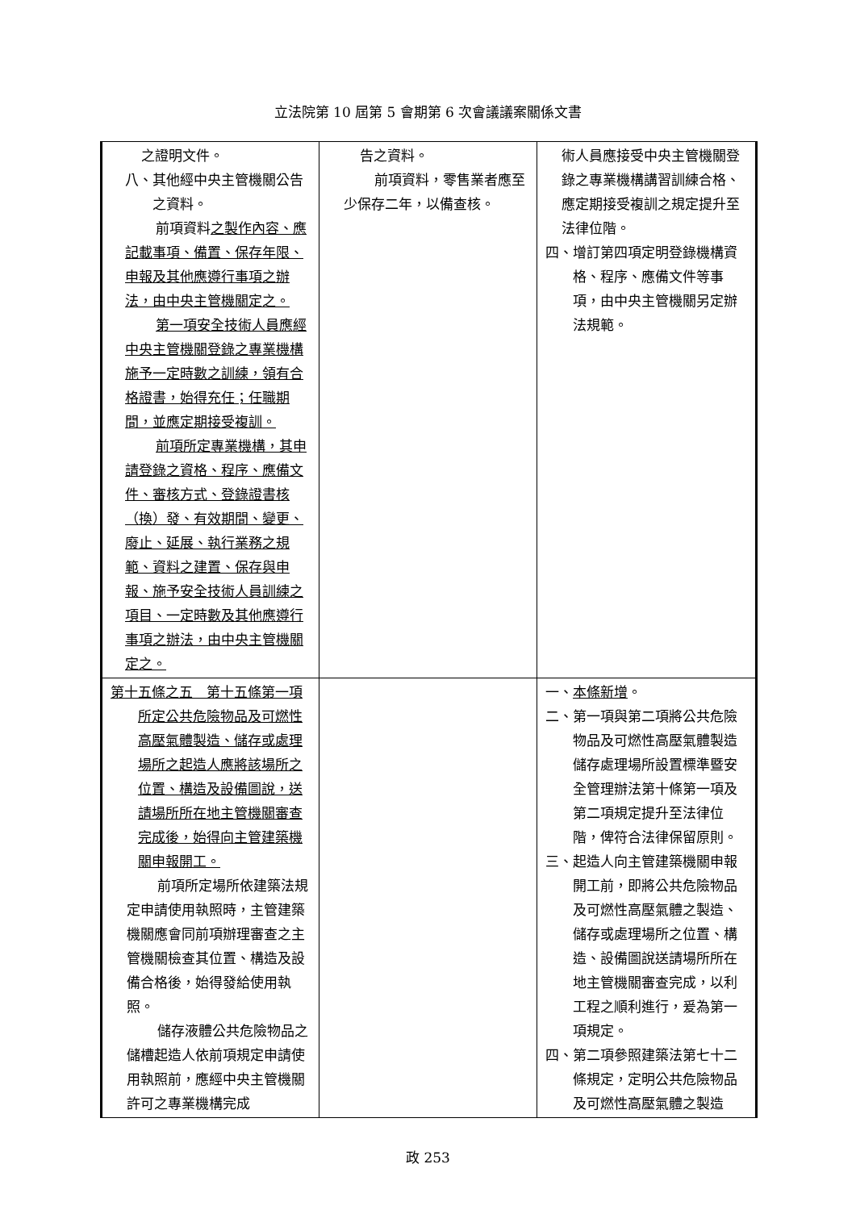立法院第 10 屆第 5 會期第 6 次會議議案關係文書
| 之證明文件。 八、其他經中央主管機關公告之資料。 前項資料 之製作內容、應記載事項、備置、保存年限、申報及其他應遵行事項之辦法，由中央主管機關定之。 第一項安全技術人員應經中央主管機關登錄之專業機構施予一定時數之訓練，領有合格證書，始得充任；任職期間，並應定期接受複訓。 前項所定專業機構，其申請登錄之資格、程序、應備文件、審核方式、登錄證書核（換）發、有效期間、變更、廢止、延展、執行業務之規範、資料之建置、保存與申報、施予安全技術人員訓練之項目、一定時數及其他應遵行事項之辦法，由中央主管機關定之。 | 告之資料。 前項資料，零售業者應至少保存二年，以備查核。 | 術人員應接受中央主管機關登錄之專業機構講習訓練合格、應定期接受複訓之規定提升至法律位階。 四、增訂第四項定明登錄機構資格、程序、應備文件等事項，由中央主管機關另定辦法規範。 |
| 第十五條之五 第十五條第一項所定公共危險物品及可燃性高壓氣體製造、儲存或處理場所之起造人應將該場所之位置、構造及設備圖說，送請場所所在地主管機關審查完成後，始得向主管建築機關申報開工。 前項所定場所依建築法規定申請使用執照時，主管建築機關應會同前項辦理審查之主管機關檢查其位置、構造及設備合格後，始得發給使用執照。 儲存液體公共危險物品之儲槽起造人依前項規定申請使用執照前，應經中央主管機關許可之專業機構完成 | | 一、 本條新增 。 二、第一項與第二項將公共危險物品及可燃性高壓氣體製造儲存處理場所設置標準暨安全管理辦法第十條第一項及第二項規定提升至法律位階，俾符合法律保留原則。 三、起造人向主管建築機關申報開工前，即將公共危險物品及可燃性高壓氣體之製造、儲存或處理場所之位置、構造、設備圖說送請場所所在地主管機關審查完成，以利工程之順利進行，爰為第一項規定。 四、第二項參照建築法第七十二條規定，定明公共危險物品及可燃性高壓氣體之製造 |
政 253